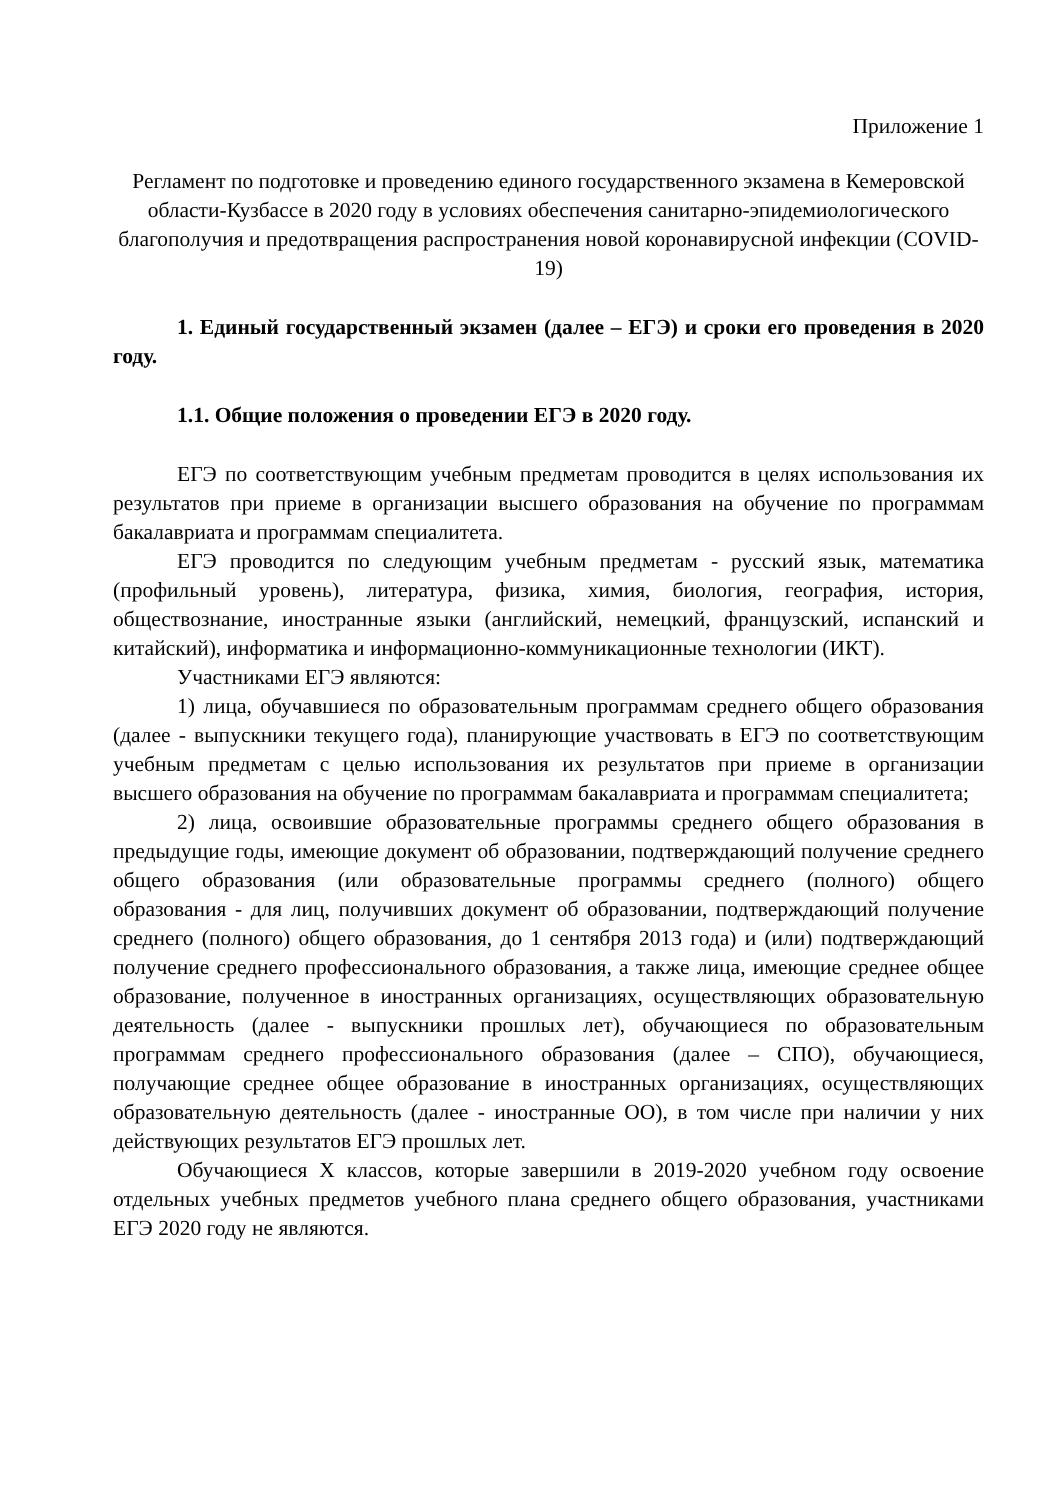Приложение 1
Регламент по подготовке и проведению единого государственного экзамена в Кемеровской области-Кузбассе в 2020 году в условиях обеспечения санитарно-эпидемиологического благополучия и предотвращения распространения новой коронавирусной инфекции (COVID-19)
1. Единый государственный экзамен (далее – ЕГЭ) и сроки его проведения в 2020 году.
1.1. Общие положения о проведении ЕГЭ в 2020 году.
ЕГЭ по соответствующим учебным предметам проводится в целях использования их результатов при приеме в организации высшего образования на обучение по программам бакалавриата и программам специалитета.
ЕГЭ проводится по следующим учебным предметам - русский язык, математика (профильный уровень), литература, физика, химия, биология, география, история, обществознание, иностранные языки (английский, немецкий, французский, испанский и китайский), информатика и информационно-коммуникационные технологии (ИКТ).
Участниками ЕГЭ являются:
1) лица, обучавшиеся по образовательным программам среднего общего образования (далее - выпускники текущего года), планирующие участвовать в ЕГЭ по соответствующим учебным предметам с целью использования их результатов при приеме в организации высшего образования на обучение по программам бакалавриата и программам специалитета;
2) лица, освоившие образовательные программы среднего общего образования в предыдущие годы, имеющие документ об образовании, подтверждающий получение среднего общего образования (или образовательные программы среднего (полного) общего образования - для лиц, получивших документ об образовании, подтверждающий получение среднего (полного) общего образования, до 1 сентября 2013 года) и (или) подтверждающий получение среднего профессионального образования, а также лица, имеющие среднее общее образование, полученное в иностранных организациях, осуществляющих образовательную деятельность (далее - выпускники прошлых лет), обучающиеся по образовательным программам среднего профессионального образования (далее – СПО), обучающиеся, получающие среднее общее образование в иностранных организациях, осуществляющих образовательную деятельность (далее - иностранные ОО), в том числе при наличии у них действующих результатов ЕГЭ прошлых лет.
Обучающиеся X классов, которые завершили в 2019-2020 учебном году освоение отдельных учебных предметов учебного плана среднего общего образования, участниками ЕГЭ 2020 году не являются.